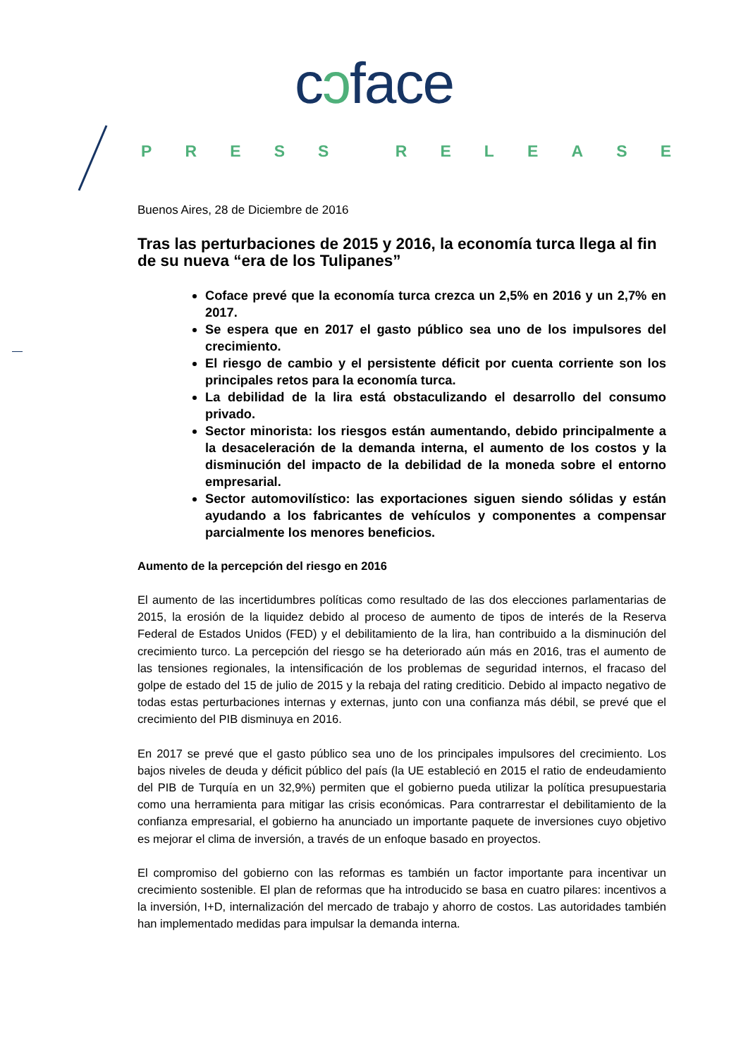cɔface
PRESS RELEASE
Buenos Aires, 28 de Diciembre de 2016
Tras las perturbaciones de 2015 y 2016, la economía turca llega al fin de su nueva “era de los Tulipanes”
Coface prevé que la economía turca crezca un 2,5% en 2016 y un 2,7% en 2017.
Se espera que en 2017 el gasto público sea uno de los impulsores del crecimiento.
El riesgo de cambio y el persistente déficit por cuenta corriente son los principales retos para la economía turca.
La debilidad de la lira está obstaculizando el desarrollo del consumo privado.
Sector minorista: los riesgos están aumentando, debido principalmente a la desaceleración de la demanda interna, el aumento de los costos y la disminución del impacto de la debilidad de la moneda sobre el entorno empresarial.
Sector automovilístico: las exportaciones siguen siendo sólidas y están ayudando a los fabricantes de vehículos y componentes a compensar parcialmente los menores beneficios.
Aumento de la percepción del riesgo en 2016
El aumento de las incertidumbres políticas como resultado de las dos elecciones parlamentarias de 2015, la erosión de la liquidez debido al proceso de aumento de tipos de interés de la Reserva Federal de Estados Unidos (FED) y el debilitamiento de la lira, han contribuido a la disminución del crecimiento turco. La percepción del riesgo se ha deteriorado aún más en 2016, tras el aumento de las tensiones regionales, la intensificación de los problemas de seguridad internos, el fracaso del golpe de estado del 15 de julio de 2015 y la rebaja del rating crediticio. Debido al impacto negativo de todas estas perturbaciones internas y externas, junto con una confianza más débil, se prevé que el crecimiento del PIB disminuya en 2016.
En 2017 se prevé que el gasto público sea uno de los principales impulsores del crecimiento. Los bajos niveles de deuda y déficit público del país (la UE estableció en 2015 el ratio de endeudamiento del PIB de Turquía en un 32,9%) permiten que el gobierno pueda utilizar la política presupuestaria como una herramienta para mitigar las crisis económicas. Para contrarrestar el debilitamiento de la confianza empresarial, el gobierno ha anunciado un importante paquete de inversiones cuyo objetivo es mejorar el clima de inversión, a través de un enfoque basado en proyectos.
El compromiso del gobierno con las reformas es también un factor importante para incentivar un crecimiento sostenible. El plan de reformas que ha introducido se basa en cuatro pilares: incentivos a la inversión, I+D, internalización del mercado de trabajo y ahorro de costos. Las autoridades también han implementado medidas para impulsar la demanda interna.